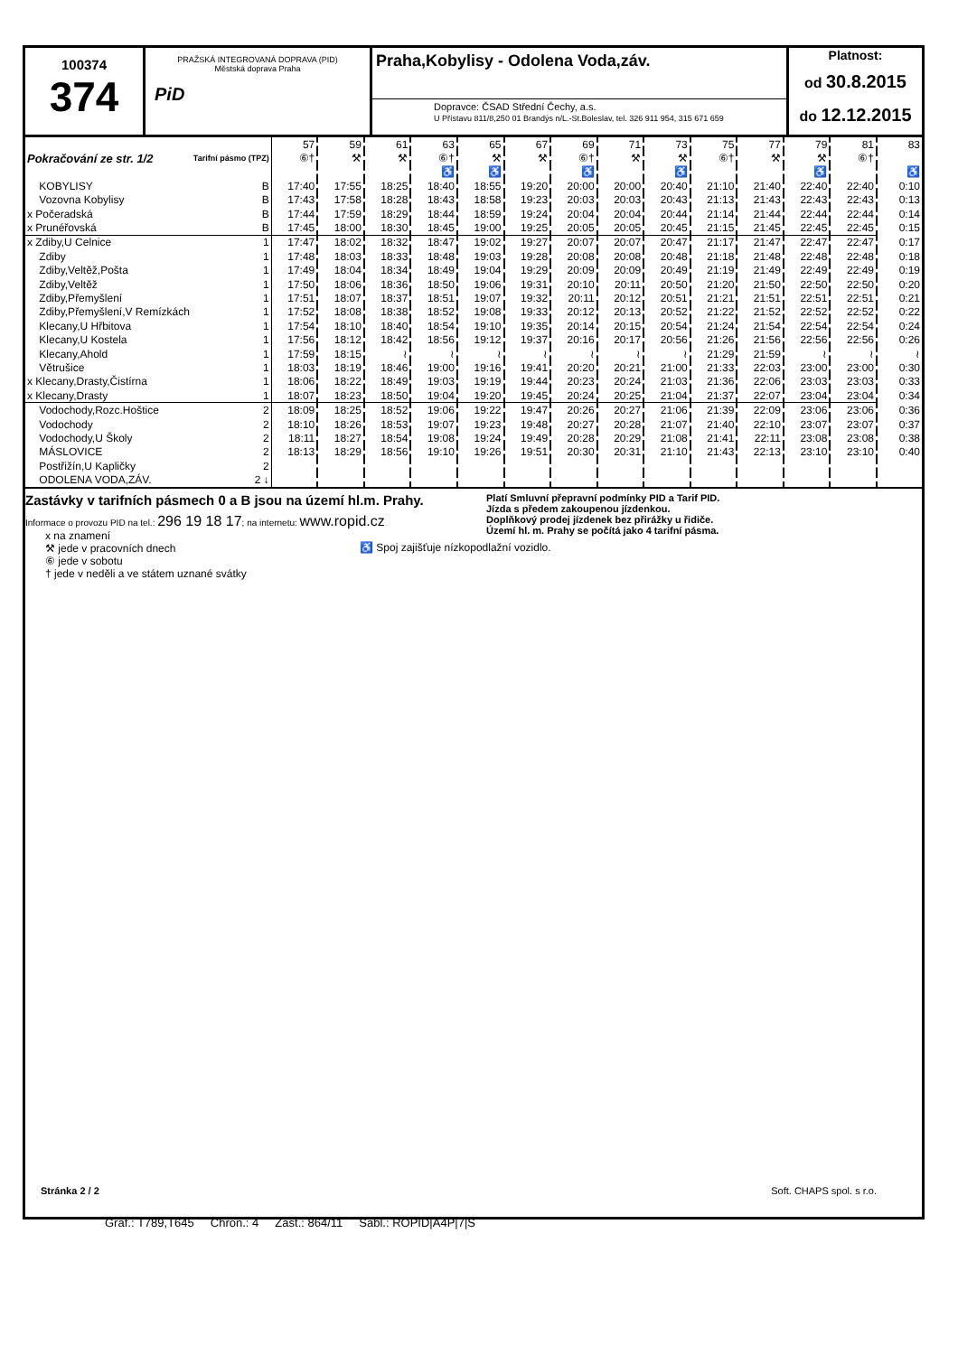100374
374
PRAŽSKÁ INTEGROVANÁ DOPRAVA (PID)
Městská doprava Praha
PiD
Praha,Kobylisy - Odolena Voda,záv.
Dopravce: ČSAD Střední Čechy, a.s.
U Přístavu 811/8,250 01 Brandýs n/L.-St.Boleslav, tel. 326 911 954, 315 671 659
Platnost:
od 30.8.2015
do 12.12.2015
| Pokračování ze str. 1/2 | Tarifní pásmo (TPZ) | 57 | 59 | 61 | 63 | 65 | 67 | 69 | 71 | 73 | 75 | 77 | 79 | 81 | 83 |
| | | ⑥† | ⚒ | ⚒ | ⑥† | ⚒ | ⚒ | ⑥† | ⚒ | ⚒ | ⑥† | ⚒ | ⚒ | ⑥† | |
| | | | | | ♿ | ♿ | | ♿ | | ♿ | | | ♿ | | ♿ |
| KOBYLISY | B | 17:40 | 17:55 | 18:25 | 18:40 | 18:55 | 19:20 | 20:00 | 20:00 | 20:40 | 21:10 | 21:40 | 22:40 | 22:40 | 0:10 |
| Vozovna Kobylisy | B | 17:43 | 17:58 | 18:28 | 18:43 | 18:58 | 19:23 | 20:03 | 20:03 | 20:43 | 21:13 | 21:43 | 22:43 | 22:43 | 0:13 |
| x Počeradská | B | 17:44 | 17:59 | 18:29 | 18:44 | 18:59 | 19:24 | 20:04 | 20:04 | 20:44 | 21:14 | 21:44 | 22:44 | 22:44 | 0:14 |
| x Prunéřovská | B | 17:45 | 18:00 | 18:30 | 18:45 | 19:00 | 19:25 | 20:05 | 20:05 | 20:45 | 21:15 | 21:45 | 22:45 | 22:45 | 0:15 |
| x Zdiby,U Celnice | 1 | 17:47 | 18:02 | 18:32 | 18:47 | 19:02 | 19:27 | 20:07 | 20:07 | 20:47 | 21:17 | 21:47 | 22:47 | 22:47 | 0:17 |
| Zdiby | 1 | 17:48 | 18:03 | 18:33 | 18:48 | 19:03 | 19:28 | 20:08 | 20:08 | 20:48 | 21:18 | 21:48 | 22:48 | 22:48 | 0:18 |
| Zdiby,Veltěž,Pošta | 1 | 17:49 | 18:04 | 18:34 | 18:49 | 19:04 | 19:29 | 20:09 | 20:09 | 20:49 | 21:19 | 21:49 | 22:49 | 22:49 | 0:19 |
| Zdiby,Veltěž | 1 | 17:50 | 18:06 | 18:36 | 18:50 | 19:06 | 19:31 | 20:10 | 20:11 | 20:50 | 21:20 | 21:50 | 22:50 | 22:50 | 0:20 |
| Zdiby,Přemyšlení | 1 | 17:51 | 18:07 | 18:37 | 18:51 | 19:07 | 19:32 | 20:11 | 20:12 | 20:51 | 21:21 | 21:51 | 22:51 | 22:51 | 0:21 |
| Zdiby,Přemyšlení,V Remízkách | 1 | 17:52 | 18:08 | 18:38 | 18:52 | 19:08 | 19:33 | 20:12 | 20:13 | 20:52 | 21:22 | 21:52 | 22:52 | 22:52 | 0:22 |
| Klecany,U Hřbitova | 1 | 17:54 | 18:10 | 18:40 | 18:54 | 19:10 | 19:35 | 20:14 | 20:15 | 20:54 | 21:24 | 21:54 | 22:54 | 22:54 | 0:24 |
| Klecany,U Kostela | 1 | 17:56 | 18:12 | 18:42 | 18:56 | 19:12 | 19:37 | 20:16 | 20:17 | 20:56 | 21:26 | 21:56 | 22:56 | 22:56 | 0:26 |
| Klecany,Ahold | 1 | 17:59 | 18:15 | ≀ | ≀ | ≀ | ≀ | ≀ | ≀ | ≀ | 21:29 | 21:59 | ≀ | ≀ | ≀ |
| Větrušice | 1 | 18:03 | 18:19 | 18:46 | 19:00 | 19:16 | 19:41 | 20:20 | 20:21 | 21:00 | 21:33 | 22:03 | 23:00 | 23:00 | 0:30 |
| x Klecany,Drasty,Čistírna | 1 | 18:06 | 18:22 | 18:49 | 19:03 | 19:19 | 19:44 | 20:23 | 20:24 | 21:03 | 21:36 | 22:06 | 23:03 | 23:03 | 0:33 |
| x Klecany,Drasty | 1 | 18:07 | 18:23 | 18:50 | 19:04 | 19:20 | 19:45 | 20:24 | 20:25 | 21:04 | 21:37 | 22:07 | 23:04 | 23:04 | 0:34 |
| Vodochody,Rozc.Hoštice | 2 | 18:09 | 18:25 | 18:52 | 19:06 | 19:22 | 19:47 | 20:26 | 20:27 | 21:06 | 21:39 | 22:09 | 23:06 | 23:06 | 0:36 |
| Vodochody | 2 | 18:10 | 18:26 | 18:53 | 19:07 | 19:23 | 19:48 | 20:27 | 20:28 | 21:07 | 21:40 | 22:10 | 23:07 | 23:07 | 0:37 |
| Vodochody,U Školy | 2 | 18:11 | 18:27 | 18:54 | 19:08 | 19:24 | 19:49 | 20:28 | 20:29 | 21:08 | 21:41 | 22:11 | 23:08 | 23:08 | 0:38 |
| MÁSLOVICE | 2 | 18:13 | 18:29 | 18:56 | 19:10 | 19:26 | 19:51 | 20:30 | 20:31 | 21:10 | 21:43 | 22:13 | 23:10 | 23:10 | 0:40 |
| Postřižín,U Kapličky | 2 | | | | | | | | | | | | | | |
| ODOLENA VODA,ZÁV. | 2 ↓ | | | | | | | | | | | | | | |
Zastávky v tarifních pásmech 0 a B jsou na území hl.m. Prahy.
Informace o provozu PID na tel.: 296 19 18 17; na internetu: www.ropid.cz
x na znamení
⚒ jede v pracovních dnech
⑥ jede v sobotu
† jede v neděli a ve státem uznané svátky
Platí Smluvní přepravní podmínky PID a Tarif PID.
Jízda s předem zakoupenou jízdenkou.
Doplňkový prodej jízdenek bez přirážky u řidiče.
Území hl. m. Prahy se počítá jako 4 tarifní pásma.
♿ Spoj zajišťuje nízkopodlažní vozidlo.
Stránka 2 / 2 Soft. CHAPS spol. s r.o.
Graf.: T789,T645 Chron.: 4 Zast.: 864/11 Sabl.: ROPID|A4P|7|S